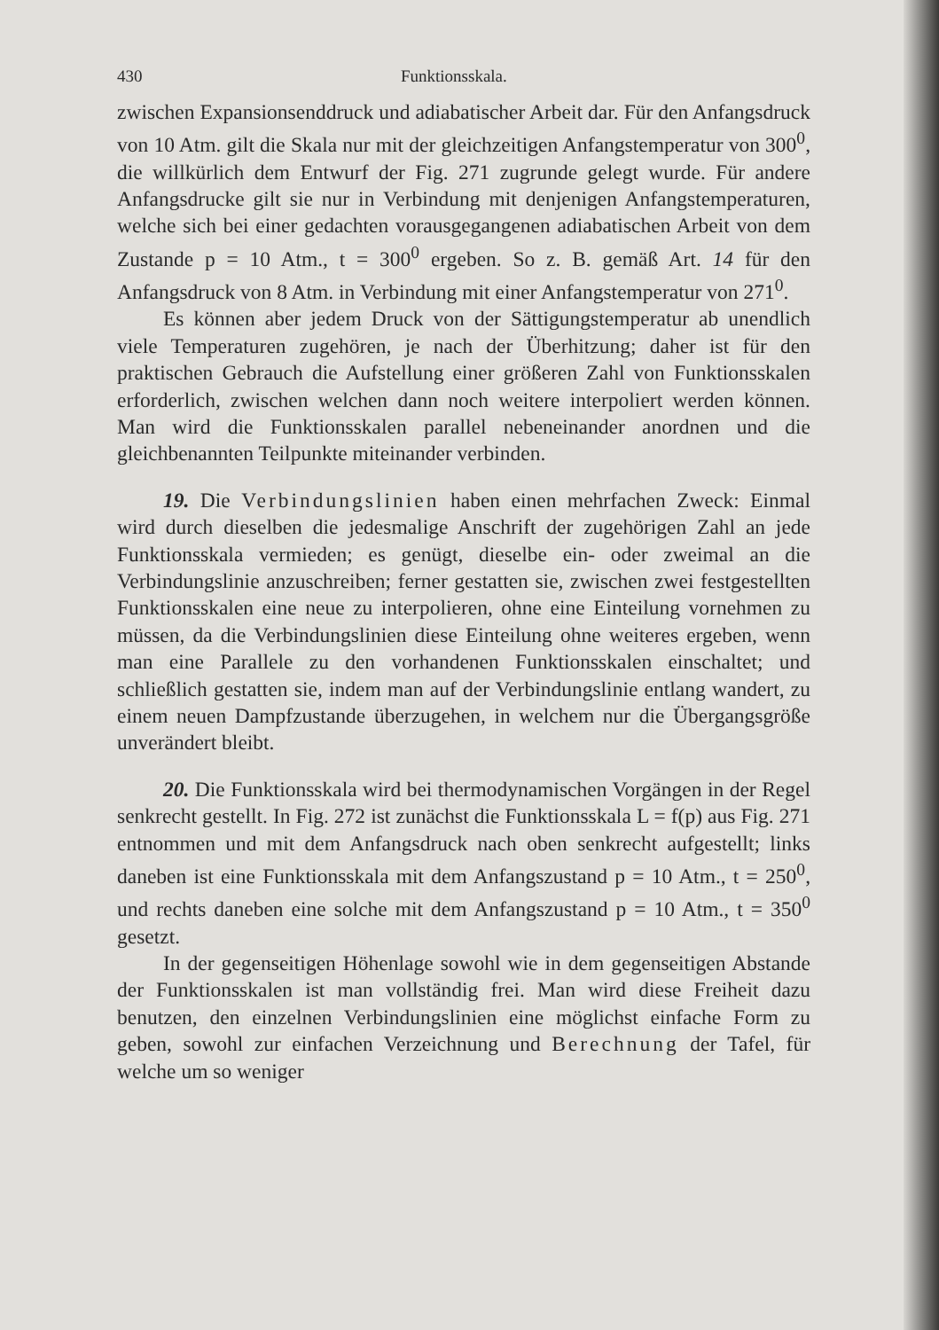430 Funktionsskala.
zwischen Expansionsenddruck und adiabatischer Arbeit dar. Für den Anfangsdruck von 10 Atm. gilt die Skala nur mit der gleichzeitigen Anfangstemperatur von 300<sup>0</sup>, die willkürlich dem Entwurf der Fig. 271 zugrunde gelegt wurde. Für andere Anfangsdrucke gilt sie nur in Verbindung mit denjenigen Anfangstemperaturen, welche sich bei einer gedachten vorausgegangenen adiabatischen Arbeit von dem Zustande p = 10 Atm., t = 300<sup>0</sup> ergeben. So z. B. gemäß Art. 14 für den Anfangsdruck von 8 Atm. in Verbindung mit einer Anfangstemperatur von 271<sup>0</sup>.
Es können aber jedem Druck von der Sättigungstemperatur ab unendlich viele Temperaturen zugehören, je nach der Überhitzung; daher ist für den praktischen Gebrauch die Aufstellung einer größeren Zahl von Funktionsskalen erforderlich, zwischen welchen dann noch weitere interpoliert werden können. Man wird die Funktionsskalen parallel nebeneinander anordnen und die gleichbenannten Teilpunkte miteinander verbinden.
19. Die Verbindungslinien haben einen mehrfachen Zweck: Einmal wird durch dieselben die jedesmalige Anschrift der zugehörigen Zahl an jede Funktionsskala vermieden; es genügt, dieselbe ein- oder zweimal an die Verbindungslinie anzuschreiben; ferner gestatten sie, zwischen zwei festgestellten Funktionsskalen eine neue zu interpolieren, ohne eine Einteilung vornehmen zu müssen, da die Verbindungslinien diese Einteilung ohne weiteres ergeben, wenn man eine Parallele zu den vorhandenen Funktionsskalen einschaltet; und schließlich gestatten sie, indem man auf der Verbindungslinie entlang wandert, zu einem neuen Dampfzustande überzugehen, in welchem nur die Übergangsgröße unverändert bleibt.
20. Die Funktionsskala wird bei thermodynamischen Vorgängen in der Regel senkrecht gestellt. In Fig. 272 ist zunächst die Funktionsskala L = f(p) aus Fig. 271 entnommen und mit dem Anfangsdruck nach oben senkrecht aufgestellt; links daneben ist eine Funktionsskala mit dem Anfangszustand p = 10 Atm., t = 250<sup>0</sup>, und rechts daneben eine solche mit dem Anfangszustand p = 10 Atm., t = 350<sup>0</sup> gesetzt.
In der gegenseitigen Höhenlage sowohl wie in dem gegenseitigen Abstande der Funktionsskalen ist man vollständig frei. Man wird diese Freiheit dazu benutzen, den einzelnen Verbindungslinien eine möglichst einfache Form zu geben, sowohl zur einfachen Verzeichnung und Berechnung der Tafel, für welche um so weniger